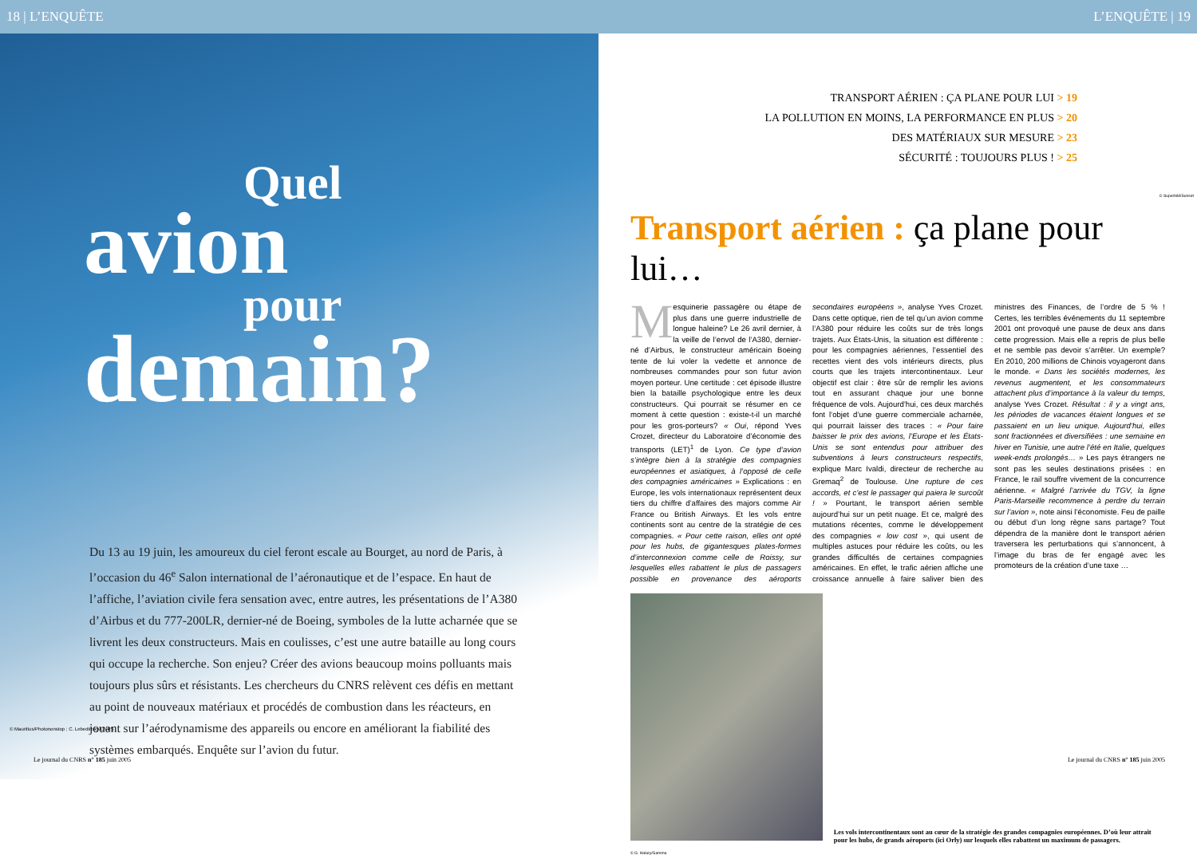18 | L’ENQUÊTE L’ENQUÊTE | 19
Quel
avion
pour
demain?
Du 13 au 19 juin, les amoureux du ciel feront escale au Bourget, au nord de Paris, à l’occasion du 46<sup>e</sup> Salon international de l’aéronautique et de l’espace. En haut de l’affiche, l’aviation civile fera sensation avec, entre autres, les présentations de l’A380 d’Airbus et du 777-200LR, dernier-né de Boeing, symboles de la lutte acharnée que se livrent les deux constructeurs. Mais en coulisses, c’est une autre bataille au long cours qui occupe la recherche. Son enjeu? Créer des avions beaucoup moins polluants mais toujours plus sûrs et résistants. Les chercheurs du CNRS relèvent ces défis en mettant au point de nouveaux matériaux et procédés de combustion dans les réacteurs, en jouant sur l’aérodynamisme des appareils ou encore en améliorant la fiabilité des systèmes embarqués. Enquête sur l’avion du futur.
© Mauritius/Photononstop ; C. Lebedinsky/CNRS
Le journal du CNRS n° 185 juin 2005
TRANSPORT AÉRIEN : ÇA PLANE POUR LUI > 19
LA POLLUTION EN MOINS, LA PERFORMANCE EN PLUS > 20
DES MATÉRIAUX SUR MESURE > 23
SÉCURITÉ : TOUJOURS PLUS ! > 25
© Superbild/Sunset
Transport aérien : ça plane pour lui…
Mesquinerie passagère ou étape de plus dans une guerre industrielle de longue haleine? Le 26 avril dernier, à la veille de l’envol de l’A380, dernier-né d’Airbus, le constructeur américain Boeing tente de lui voler la vedette et annonce de nombreuses commandes pour son futur avion moyen porteur. Une certitude : cet épisode illustre bien la bataille psychologique entre les deux constructeurs. Qui pourrait se résumer en ce moment à cette question : existe-t-il un marché pour les gros-porteurs? « Oui, répond Yves Crozet, directeur du Laboratoire d’économie des transports (LET)<sup>1</sup> de Lyon. Ce type d’avion s’intègre bien à la stratégie des compagnies européennes et asiatiques, à l’opposé de celle des compagnies américaines » Explications : en Europe, les vols internationaux représentent deux tiers du chiffre d’affaires des majors comme Air France ou British Airways. Et les vols entre continents sont au centre de la stratégie de ces compagnies. « Pour cette raison, elles ont opté pour les hubs, de gigantesques plates-formes d’interconnexion comme celle de Roissy, sur lesquelles elles rabattent le plus de passagers possible en provenance des aéroports secondaires européens », analyse Yves Crozet. Dans cette optique, rien de tel qu’un avion comme l’A380 pour réduire les coûts sur de très longs trajets. Aux États-Unis, la situation est différente : pour les compagnies aériennes, l’essentiel des recettes vient des vols intérieurs directs, plus courts que les trajets intercontinentaux. Leur objectif est clair : être sûr de remplir les avions tout en assurant chaque jour une bonne fréquence de vols. Aujourd’hui, ces deux marchés font l’objet d’une guerre commerciale acharnée, qui pourrait laisser des traces : « Pour faire baisser le prix des avions, l’Europe et les États-Unis se sont entendus pour attribuer des subventions à leurs constructeurs respectifs, explique Marc Ivaldi, directeur de recherche au Gremaq<sup>2</sup> de Toulouse. Une rupture de ces accords, et c’est le passager qui paiera le surcoût ! » Pourtant, le transport aérien semble aujourd’hui sur un petit nuage. Et ce, malgré des mutations récentes, comme le développement des compagnies « low cost », qui usent de multiples astuces pour réduire les coûts, ou les grandes difficultés de certaines compagnies américaines. En effet, le trafic aérien affiche une croissance annuelle à faire saliver bien des ministres des Finances, de l’ordre de 5 % ! Certes, les terribles événements du 11 septembre 2001 ont provoqué une pause de deux ans dans cette progression. Mais elle a repris de plus belle et ne semble pas devoir s’arrêter. Un exemple? En 2010, 200 millions de Chinois voyageront dans le monde. « Dans les sociétés modernes, les revenus augmentent, et les consommateurs attachent plus d’importance à la valeur du temps, analyse Yves Crozet. Résultat : il y a vingt ans, les périodes de vacances étaient longues et se passaient en un lieu unique. Aujourd’hui, elles sont fractionnées et diversifiées : une semaine en hiver en Tunisie, une autre l’été en Italie, quelques week-ends prolongés… » Les pays étrangers ne sont pas les seules destinations prisées : en France, le rail souffre vivement de la concurrence aérienne. « Malgré l’arrivée du TGV, la ligne Paris-Marseille recommence à perdre du terrain sur l’avion », note ainsi l’économiste. Feu de paille ou début d’un long règne sans partage? Tout dépendra de la manière dont le transport aérien traversera les perturbations qui s’annoncent, à l’image du bras de fer engagé avec les promoteurs de la création d’une taxe …
Les vols intercontinentaux sont au cœur de la stratégie des grandes compagnies européennes. D’où leur attrait pour les hubs, de grands aéroports (ici Orly) sur lesquels elles rabattent un maximum de passagers.
© G. Halary/Gamma
Le journal du CNRS n° 185 juin 2005